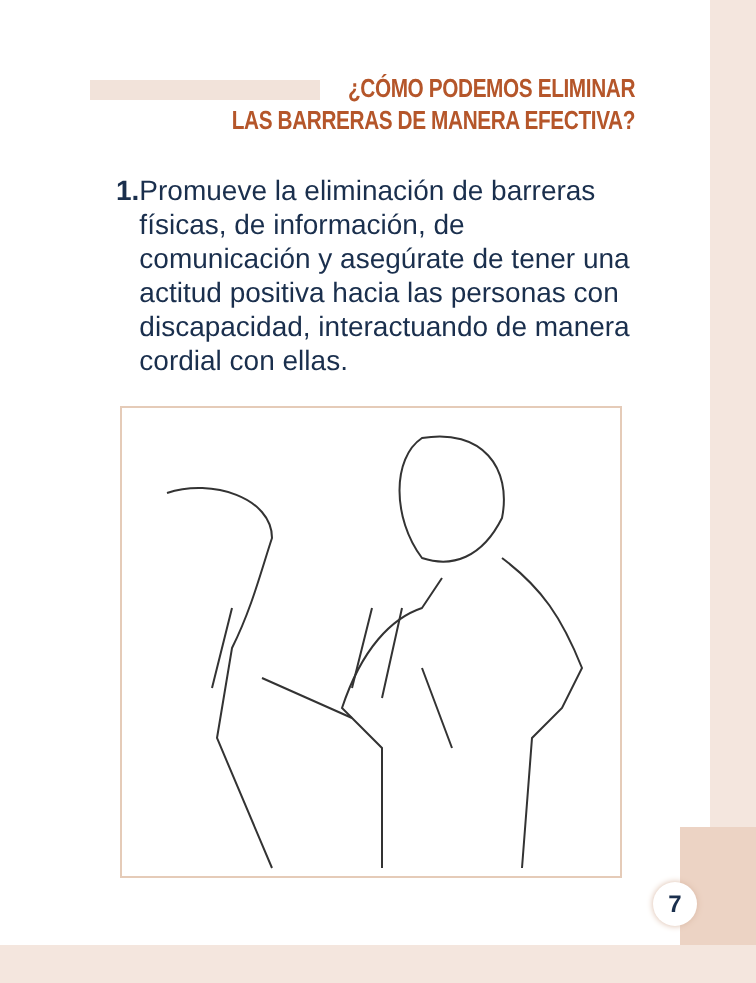¿CÓMO PODEMOS ELIMINAR
LAS BARRERAS DE MANERA EFECTIVA?
1. Promueve la eliminación de barreras físicas, de información, de comunicación y asegúrate de tener una actitud positiva hacia las personas con discapacidad, interactuando de manera cordial con ellas.
7